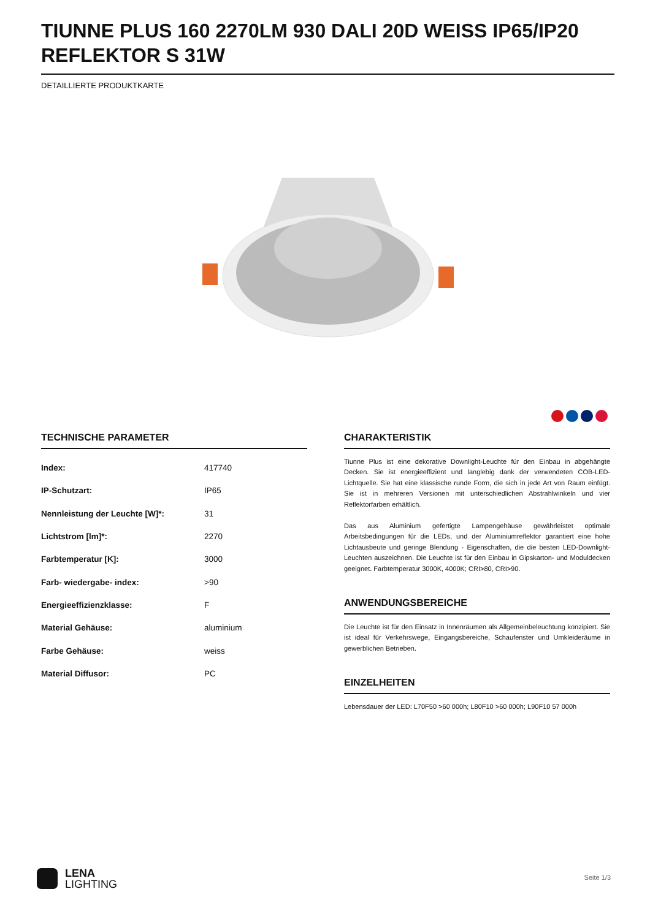TIUNNE PLUS 160 2270LM 930 DALI 20D WEISS IP65/IP20 REFLEKTOR S 31W
DETAILLIERTE PRODUKTKARTE
TECHNISCHE PARAMETER
| Index: | 417740 |
| IP-Schutzart: | IP65 |
| Nennleistung der Leuchte [W]*: | 31 |
| Lichtstrom [lm]*: | 2270 |
| Farbtemperatur [K]: | 3000 |
| Farb- wiedergabe- index: | >90 |
| Energieeffizienzklasse: | F |
| Material Gehäuse: | aluminium |
| Farbe Gehäuse: | weiss |
| Material Diffusor: | PC |
CHARAKTERISTIK
Tiunne Plus ist eine dekorative Downlight-Leuchte für den Einbau in abgehängte Decken. Sie ist energieeffizient und langlebig dank der verwendeten COB-LED-Lichtquelle. Sie hat eine klassische runde Form, die sich in jede Art von Raum einfügt. Sie ist in mehreren Versionen mit unterschiedlichen Abstrahlwinkeln und vier Reflektorfarben erhältlich.
Das aus Aluminium gefertigte Lampengehäuse gewährleistet optimale Arbeitsbedingungen für die LEDs, und der Aluminiumreflektor garantiert eine hohe Lichtausbeute und geringe Blendung - Eigenschaften, die die besten LED-Downlight-Leuchten auszeichnen. Die Leuchte ist für den Einbau in Gipskarton- und Moduldecken geeignet. Farbtemperatur 3000K, 4000K; CRI>80, CRI>90.
ANWENDUNGSBEREICHE
Die Leuchte ist für den Einsatz in Innenräumen als Allgemeinbeleuchtung konzipiert. Sie ist ideal für Verkehrswege, Eingangsbereiche, Schaufenster und Umkleideräume in gewerblichen Betrieben.
EINZELHEITEN
Lebensdauer der LED: L70F50 >60 000h; L80F10 >60 000h; L90F10 57 000h
LENA
LIGHTING
Seite 1/3